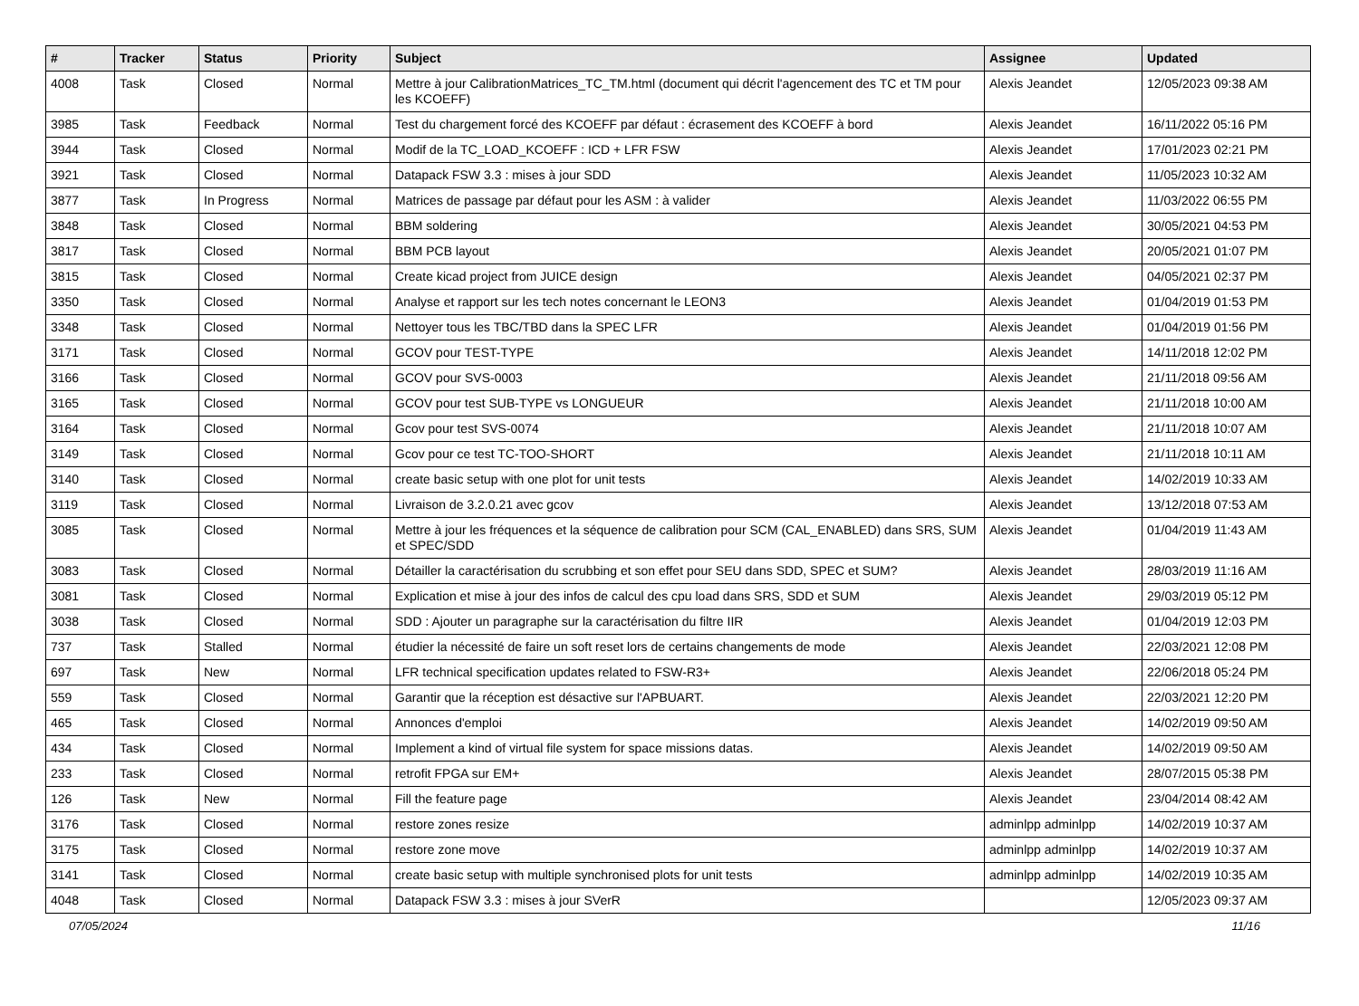| # | Tracker | Status | Priority | Subject | Assignee | Updated |
| --- | --- | --- | --- | --- | --- | --- |
| 4008 | Task | Closed | Normal | Mettre à jour CalibrationMatrices_TC_TM.html (document qui décrit l'agencement des TC et TM pour les KCOEFF) | Alexis Jeandet | 12/05/2023 09:38 AM |
| 3985 | Task | Feedback | Normal | Test du chargement forcé des KCOEFF par défaut : écrasement des KCOEFF à bord | Alexis Jeandet | 16/11/2022 05:16 PM |
| 3944 | Task | Closed | Normal | Modif de la TC_LOAD_KCOEFF : ICD + LFR FSW | Alexis Jeandet | 17/01/2023 02:21 PM |
| 3921 | Task | Closed | Normal | Datapack FSW 3.3 : mises à jour SDD | Alexis Jeandet | 11/05/2023 10:32 AM |
| 3877 | Task | In Progress | Normal | Matrices de passage par défaut pour les ASM : à valider | Alexis Jeandet | 11/03/2022 06:55 PM |
| 3848 | Task | Closed | Normal | BBM soldering | Alexis Jeandet | 30/05/2021 04:53 PM |
| 3817 | Task | Closed | Normal | BBM PCB layout | Alexis Jeandet | 20/05/2021 01:07 PM |
| 3815 | Task | Closed | Normal | Create kicad project from JUICE design | Alexis Jeandet | 04/05/2021 02:37 PM |
| 3350 | Task | Closed | Normal | Analyse et rapport sur les tech notes concernant le LEON3 | Alexis Jeandet | 01/04/2019 01:53 PM |
| 3348 | Task | Closed | Normal | Nettoyer tous les TBC/TBD dans la SPEC LFR | Alexis Jeandet | 01/04/2019 01:56 PM |
| 3171 | Task | Closed | Normal | GCOV pour TEST-TYPE | Alexis Jeandet | 14/11/2018 12:02 PM |
| 3166 | Task | Closed | Normal | GCOV pour SVS-0003 | Alexis Jeandet | 21/11/2018 09:56 AM |
| 3165 | Task | Closed | Normal | GCOV pour test SUB-TYPE vs LONGUEUR | Alexis Jeandet | 21/11/2018 10:00 AM |
| 3164 | Task | Closed | Normal | Gcov pour test SVS-0074 | Alexis Jeandet | 21/11/2018 10:07 AM |
| 3149 | Task | Closed | Normal | Gcov pour ce test TC-TOO-SHORT | Alexis Jeandet | 21/11/2018 10:11 AM |
| 3140 | Task | Closed | Normal | create basic setup with one plot for unit tests | Alexis Jeandet | 14/02/2019 10:33 AM |
| 3119 | Task | Closed | Normal | Livraison de 3.2.0.21 avec gcov | Alexis Jeandet | 13/12/2018 07:53 AM |
| 3085 | Task | Closed | Normal | Mettre à jour les fréquences et la séquence de calibration pour SCM (CAL_ENABLED) dans SRS, SUM et SPEC/SDD | Alexis Jeandet | 01/04/2019 11:43 AM |
| 3083 | Task | Closed | Normal | Détailler la caractérisation du scrubbing et son effet pour SEU dans SDD, SPEC et SUM? | Alexis Jeandet | 28/03/2019 11:16 AM |
| 3081 | Task | Closed | Normal | Explication et mise à jour des infos de calcul des cpu load dans SRS, SDD et SUM | Alexis Jeandet | 29/03/2019 05:12 PM |
| 3038 | Task | Closed | Normal | SDD : Ajouter un paragraphe sur la caractérisation du filtre IIR | Alexis Jeandet | 01/04/2019 12:03 PM |
| 737 | Task | Stalled | Normal | étudier la nécessité de faire un soft reset lors de certains changements de mode | Alexis Jeandet | 22/03/2021 12:08 PM |
| 697 | Task | New | Normal | LFR technical specification updates related to FSW-R3+ | Alexis Jeandet | 22/06/2018 05:24 PM |
| 559 | Task | Closed | Normal | Garantir que la réception est désactive sur l'APBUART. | Alexis Jeandet | 22/03/2021 12:20 PM |
| 465 | Task | Closed | Normal | Annonces d'emploi | Alexis Jeandet | 14/02/2019 09:50 AM |
| 434 | Task | Closed | Normal | Implement a kind of virtual file system for space missions datas. | Alexis Jeandet | 14/02/2019 09:50 AM |
| 233 | Task | Closed | Normal | retrofit FPGA sur EM+ | Alexis Jeandet | 28/07/2015 05:38 PM |
| 126 | Task | New | Normal | Fill the feature page | Alexis Jeandet | 23/04/2014 08:42 AM |
| 3176 | Task | Closed | Normal | restore zones resize | adminlpp adminlpp | 14/02/2019 10:37 AM |
| 3175 | Task | Closed | Normal | restore zone move | adminlpp adminlpp | 14/02/2019 10:37 AM |
| 3141 | Task | Closed | Normal | create basic setup with multiple synchronised plots for unit tests | adminlpp adminlpp | 14/02/2019 10:35 AM |
| 4048 | Task | Closed | Normal | Datapack FSW 3.3 : mises à jour SVerR | | 12/05/2023 09:37 AM |
07/05/2024 11/16